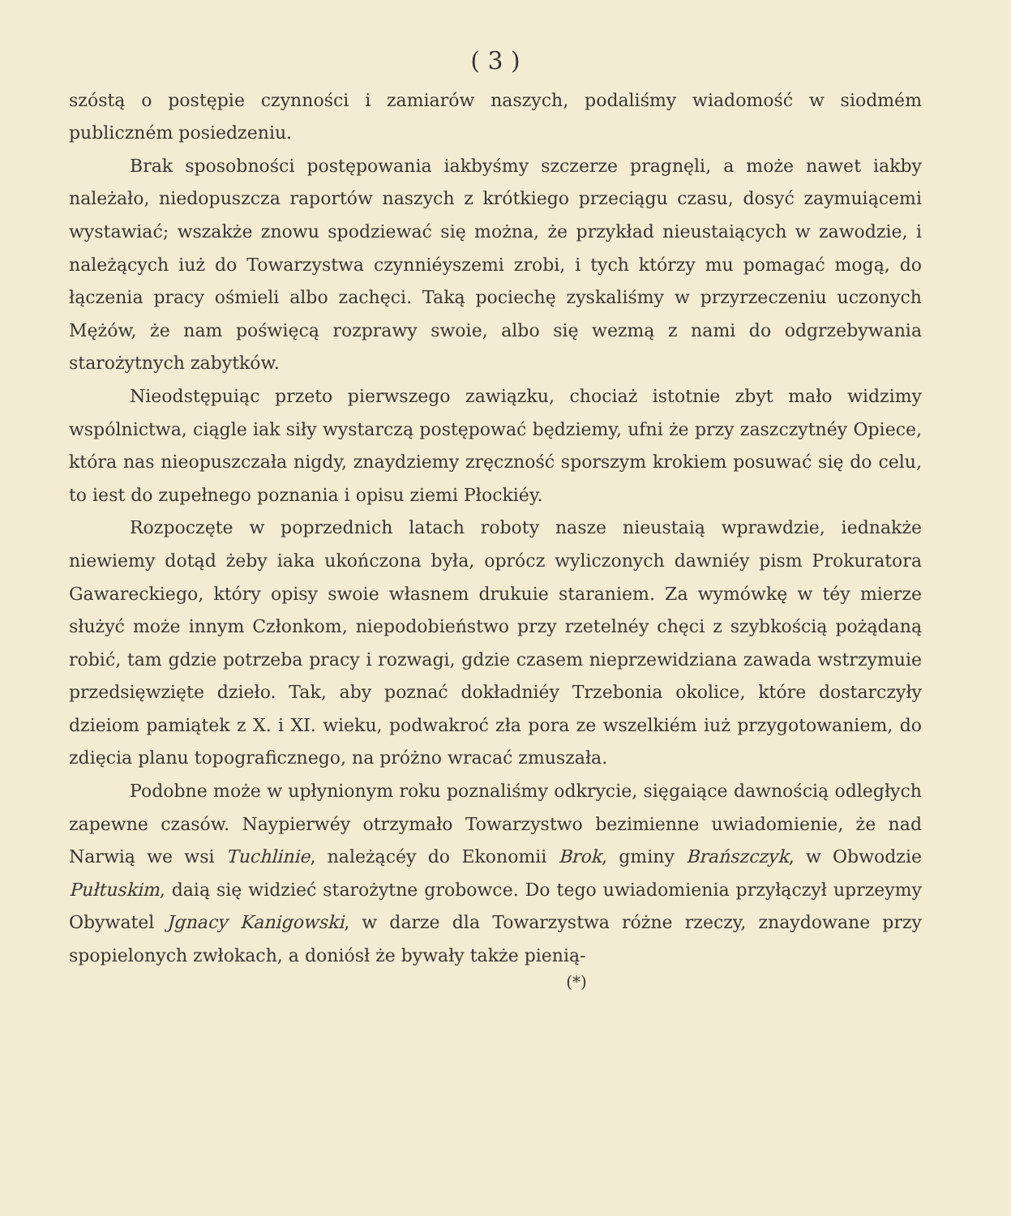( 3 )
szóstą o postępie czynności i zamiarów naszych, podaliśmy wiadomość w siodmém publiczném posiedzeniu.
Brak sposobności postępowania iakbyśmy szczerze pragnęli, a może nawet iakby należało, niedopuszcza raportów naszych z krótkiego przeciągu czasu, dosyć zaymuiącemi wystawiać; wszakże znowu spodziewać się można, że przykład nieustaiących w zawodzie, i należących iuż do Towarzystwa czynniéyszemi zrobi, i tych którzy mu pomagać mogą, do łączenia pracy ośmieli albo zachęci. Taką pociechę zyskaliśmy w przyrzeczeniu uczonych Mężów, że nam poświęcą rozprawy swoie, albo się wezmą z nami do odgrzebywania starożytnych zabytków.
Nieodstępuiąc przeto pierwszego zawiązku, chociaż istotnie zbyt mało widzimy wspólnictwa, ciągle iak siły wystarczą postępować będziemy, ufni że przy zaszczytnéy Opiece, która nas nieopuszczała nigdy, znaydziemy zręczność sporszym krokiem posuwać się do celu, to iest do zupełnego poznania i opisu ziemi Płockiéy.
Rozpoczęte w poprzednich latach roboty nasze nieustaią wprawdzie, iednakże niewiemy dotąd żeby iaka ukończona była, oprócz wyliczonych dawniéy pism Prokuratora Gawareckiego, który opisy swoie własnem drukuie staraniem. Za wymówkę w téy mierze służyć może innym Członkom, niepodobieństwo przy rzetelnéy chęci z szybkością pożądaną robić, tam gdzie potrzeba pracy i rozwagi, gdzie czasem nieprzewidziana zawada wstrzymuie przedsięwzięte dzieło. Tak, aby poznać dokładniéy Trzebonia okolice, które dostarczyły dzieiom pamiątek z X. i XI. wieku, podwakroć zła pora ze wszelkiém iuż przygotowaniem, do zdięcia planu topograficznego, na próżno wracać zmuszała.
Podobne może w upłynionym roku poznaliśmy odkrycie, sięgaiące dawnością odległych zapewne czasów. Naypierwéy otrzymało Towarzystwo bezimienne uwiadomienie, że nad Narwią we wsi Tuchlinie, należącéy do Ekonomii Brok, gminy Brańszczyk, w Obwodzie Pułtuskim, daią się widzieć starożytne grobowce. Do tego uwiadomienia przyłączył uprzeymy Obywatel Jgnacy Kanigowski, w darze dla Towarzystwa różne rzeczy, znaydowane przy spopielonych zwłokach, a doniósł że bywały także pienią-
(*)